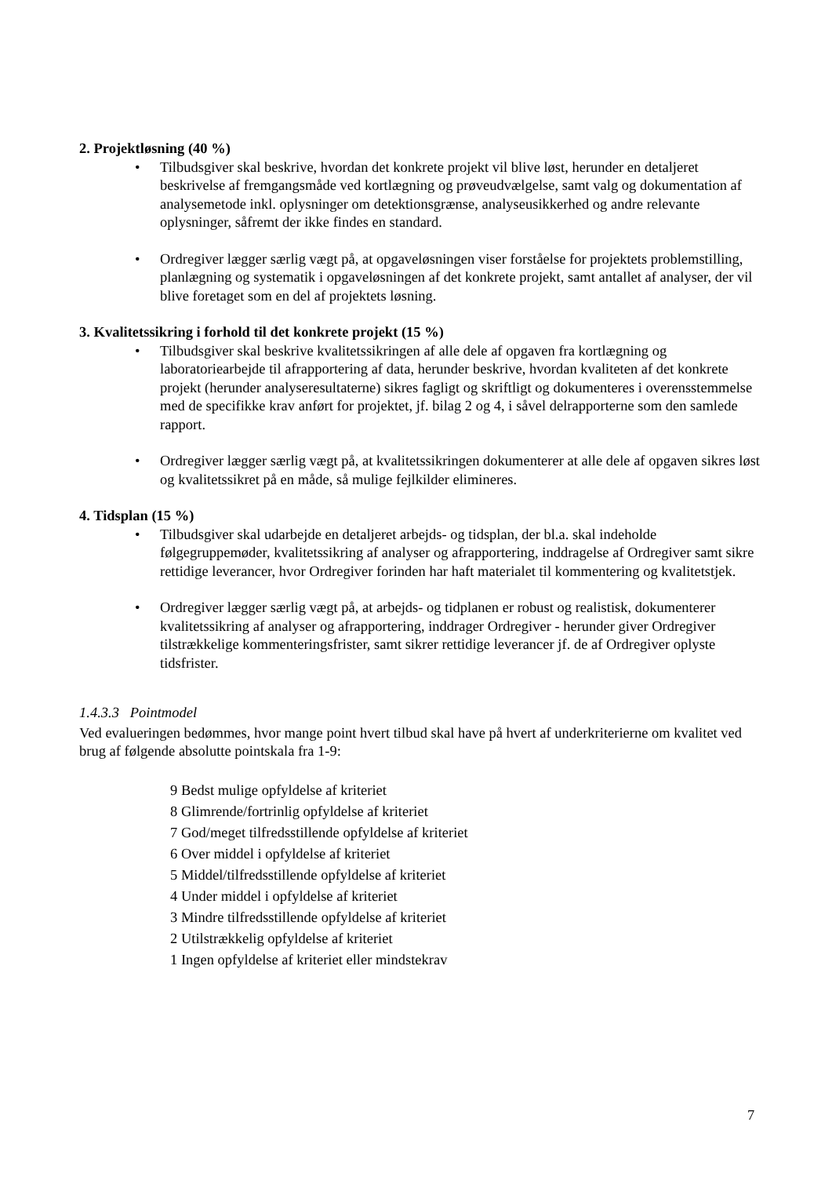2. Projektløsning (40 %)
• Tilbudsgiver skal beskrive, hvordan det konkrete projekt vil blive løst, herunder en detaljeret beskrivelse af fremgangsmåde ved kortlægning og prøveudvælgelse, samt valg og dokumentation af analysemetode inkl. oplysninger om detektionsgrænse, analyseusikkerhed og andre relevante oplysninger, såfremt der ikke findes en standard.
• Ordregiver lægger særlig vægt på, at opgaveløsningen viser forståelse for projektets problemstilling, planlægning og systematik i opgaveløsningen af det konkrete projekt, samt antallet af analyser, der vil blive foretaget som en del af projektets løsning.
3. Kvalitetssikring i forhold til det konkrete projekt (15 %)
• Tilbudsgiver skal beskrive kvalitetssikringen af alle dele af opgaven fra kortlægning og laboratoriearbejde til afrapportering af data, herunder beskrive, hvordan kvaliteten af det konkrete projekt (herunder analyseresultaterne) sikres fagligt og skriftligt og dokumenteres i overensstemmelse med de specifikke krav anført for projektet, jf. bilag 2 og 4, i såvel delrapporterne som den samlede rapport.
• Ordregiver lægger særlig vægt på, at kvalitetssikringen dokumenterer at alle dele af opgaven sikres løst og kvalitetssikret på en måde, så mulige fejlkilder elimineres.
4. Tidsplan (15 %)
• Tilbudsgiver skal udarbejde en detaljeret arbejds- og tidsplan, der bl.a. skal indeholde følgegruppemøder, kvalitetssikring af analyser og afrapportering, inddragelse af Ordregiver samt sikre rettidige leverancer, hvor Ordregiver forinden har haft materialet til kommentering og kvalitetstjek.
• Ordregiver lægger særlig vægt på, at arbejds- og tidplanen er robust og realistisk, dokumenterer kvalitetssikring af analyser og afrapportering, inddrager Ordregiver - herunder giver Ordregiver tilstrækkelige kommenteringsfrister, samt sikrer rettidige leverancer jf. de af Ordregiver oplyste tidsfrister.
1.4.3.3 Pointmodel
Ved evalueringen bedømmes, hvor mange point hvert tilbud skal have på hvert af underkriterierne om kvalitet ved brug af følgende absolutte pointskala fra 1-9:
9 Bedst mulige opfyldelse af kriteriet
8 Glimrende/fortrinlig opfyldelse af kriteriet
7 God/meget tilfredsstillende opfyldelse af kriteriet
6 Over middel i opfyldelse af kriteriet
5 Middel/tilfredsstillende opfyldelse af kriteriet
4 Under middel i opfyldelse af kriteriet
3 Mindre tilfredsstillende opfyldelse af kriteriet
2 Utilstrækkelig opfyldelse af kriteriet
1 Ingen opfyldelse af kriteriet eller mindstekrav
7